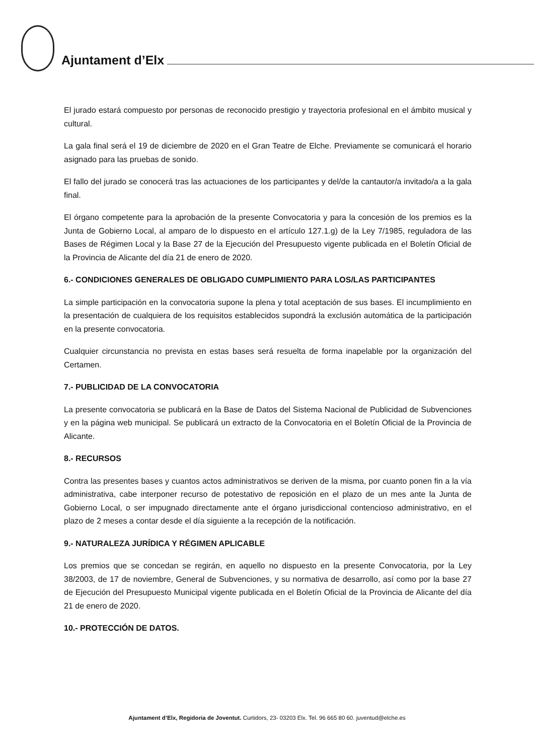Ajuntament d’Elx
El jurado estará compuesto por personas de reconocido prestigio y trayectoria profesional en el ámbito musical y cultural.
La gala final será el 19 de diciembre de 2020 en el Gran Teatre de Elche. Previamente se comunicará el horario asignado para las pruebas de sonido.
El fallo del jurado se conocerá tras las actuaciones de los participantes y del/de la cantautor/a invitado/a a la gala final.
El órgano competente para la aprobación de la presente Convocatoria y para la concesión de los premios es la Junta de Gobierno Local, al amparo de lo dispuesto en el artículo 127.1.g) de la Ley 7/1985, reguladora de las Bases de Régimen Local y la Base 27 de la Ejecución del Presupuesto vigente publicada en el Boletín Oficial de la Provincia de Alicante del día 21 de enero de 2020.
6.- CONDICIONES GENERALES DE OBLIGADO CUMPLIMIENTO PARA LOS/LAS PARTICIPANTES
La simple participación en la convocatoria supone la plena y total aceptación de sus bases. El incumplimiento en la presentación de cualquiera de los requisitos establecidos supondrá la exclusión automática de la participación en la presente convocatoria.
Cualquier circunstancia no prevista en estas bases será resuelta de forma inapelable por la organización del Certamen.
7.- PUBLICIDAD DE LA CONVOCATORIA
La presente convocatoria se publicará en la Base de Datos del Sistema Nacional de Publicidad de Subvenciones y en la página web municipal. Se publicará un extracto de la Convocatoria en el Boletín Oficial de la Provincia de Alicante.
8.- RECURSOS
Contra las presentes bases y cuantos actos administrativos se deriven de la misma, por cuanto ponen fin a la vía administrativa, cabe interponer recurso de potestativo de reposición en el plazo de un mes ante la Junta de Gobierno Local, o ser impugnado directamente ante el órgano jurisdiccional contencioso administrativo, en el plazo de 2 meses a contar desde el día siguiente a la recepción de la notificación.
9.- NATURALEZA JURÍDICA Y RÉGIMEN APLICABLE
Los premios que se concedan se regirán, en aquello no dispuesto en la presente Convocatoria, por la Ley 38/2003, de 17 de noviembre, General de Subvenciones, y su normativa de desarrollo, así como por la base 27 de Ejecución del Presupuesto Municipal vigente publicada en el Boletín Oficial de la Provincia de Alicante del día 21 de enero de 2020.
10.- PROTECCIÓN DE DATOS.
Ajuntament d’Elx, Regidoria de Joventut. Curtidors, 23- 03203 Elx. Tel. 96 665 80 60. juventud@elche.es